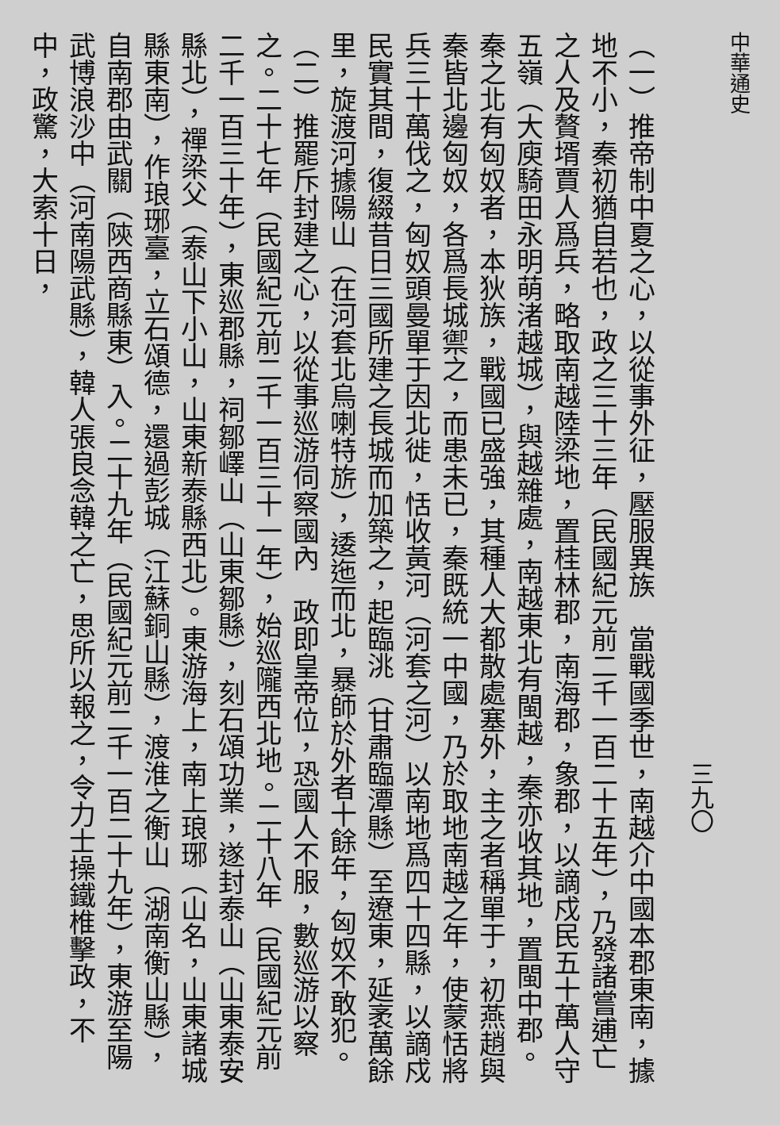中華通史
三九〇
（一）推帝制中夏之心，以從事外征，壓服異族　當戰國季世，南越介中國本郡東南，據地不小，秦初猶自若也，政之三十三年（民國紀元前二千一百二十五年），乃發諸嘗逋亡之人及贅壻賈人爲兵，略取南越陸梁地，置桂林郡，南海郡，象郡，以謫戍民五十萬人守五嶺（大庾騎田永明萌渚越城），與越雜處，南越東北有閩越，秦亦收其地，置閩中郡。秦之北有匈奴者，本狄族，戰國已盛強，其種人大都散處塞外，主之者稱單于，初燕趙與秦皆北邊匈奴，各爲長城禦之，而患未已，秦既統一中國，乃於取地南越之年，使蒙恬將兵三十萬伐之，匈奴頭曼單于因北徙，恬收黃河（河套之河）以南地爲四十四縣，以謫戍民實其間，復綴昔日三國所建之長城而加築之，起臨洮（甘肅臨潭縣）至遼東，延袤萬餘里，旋渡河據陽山（在河套北烏喇特旂），逶迤而北，暴師於外者十餘年，匈奴不敢犯。
（二）推罷斥封建之心，以從事巡游伺察國內　政即皇帝位，恐國人不服，數巡游以察之。二十七年（民國紀元前二千一百三十一年），始巡隴西北地。二十八年（民國紀元前二千一百三十年），東巡郡縣，祠鄒嶧山（山東鄒縣），刻石頌功業，遂封泰山（山東泰安縣北），禪梁父（泰山下小山，山東新泰縣西北）。東游海上，南上琅琊（山名，山東諸城縣東南），作琅琊臺，立石頌德，還過彭城（江蘇銅山縣），渡淮之衡山（湖南衡山縣），自南郡由武關（陝西商縣東）入。二十九年（民國紀元前二千一百二十九年），東游至陽武博浪沙中（河南陽武縣），韓人張良念韓之亡，思所以報之，令力士操鐵椎擊政，不中，政驚，大索十日，